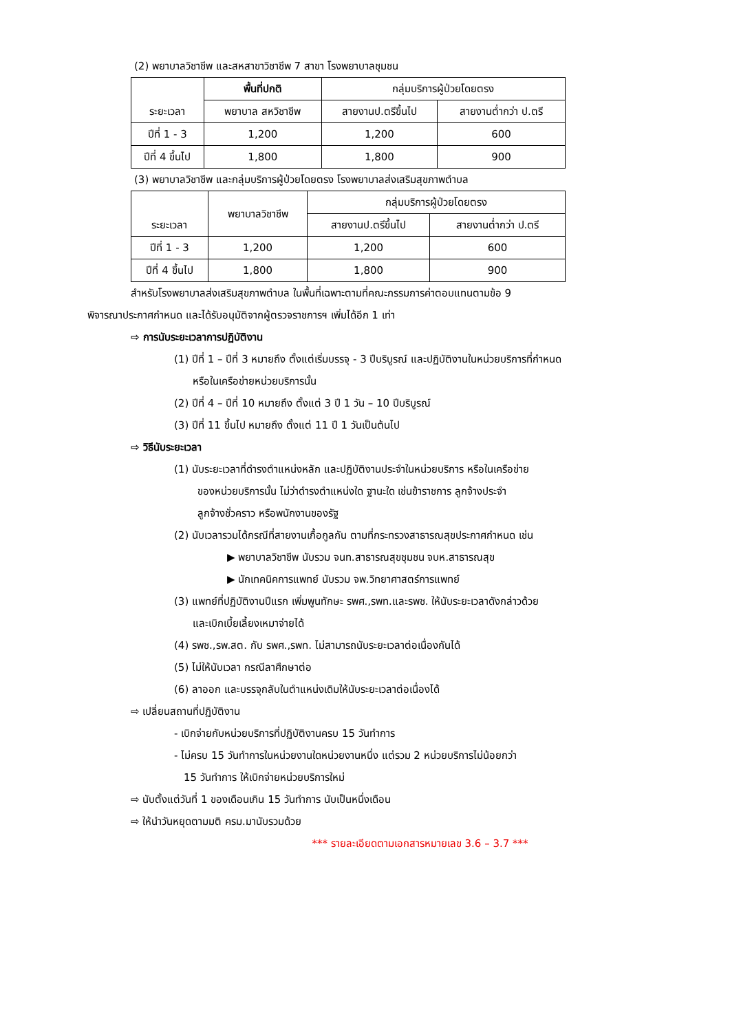(2) พยาบาลวิชาชีพ และสหสาขาวิชาชีพ 7 สาขา โรงพยาบาลชุมชน
| ระยะเวลา | พื้นที่ปกติ | กลุ่มบริการผู้ป่วยโดยตรง | |
| --- | --- | --- | --- |
| | พยาบาล สหวิชาชีพ | สายงานป.ตรีขึ้นไป | สายงานต่ำกว่า ป.ตรี |
| ปีที่ 1 - 3 | 1,200 | 1,200 | 600 |
| ปีที่ 4 ขึ้นไป | 1,800 | 1,800 | 900 |
(3) พยาบาลวิชาชีพ และกลุ่มบริการผู้ป่วยโดยตรง โรงพยาบาลส่งเสริมสุขภาพตำบล
| ระยะเวลา | พยาบาลวิชาชีพ | กลุ่มบริการผู้ป่วยโดยตรง | |
| --- | --- | --- | --- |
| | | สายงานป.ตรีขึ้นไป | สายงานต่ำกว่า ป.ตรี |
| ปีที่ 1 - 3 | 1,200 | 1,200 | 600 |
| ปีที่ 4 ขึ้นไป | 1,800 | 1,800 | 900 |
สำหรับโรงพยาบาลส่งเสริมสุขภาพตำบล ในพื้นที่เฉพาะตามที่คณะกรรมการค่าตอบแทนตามข้อ 9
พิจารณาประกาศกำหนด และได้รับอนุมัติจากผู้ตรวจราชการฯ เพิ่มได้อีก 1 เท่า
⇨ การนับระยะเวลาการปฏิบัติงาน
(1) ปีที่ 1 – ปีที่ 3 หมายถึง ตั้งแต่เริ่มบรรจุ - 3 ปีบริบูรณ์ และปฏิบัติงานในหน่วยบริการที่กำหนด
หรือในเครือข่ายหน่วยบริการนั้น
(2) ปีที่ 4 – ปีที่ 10 หมายถึง ตั้งแต่ 3 ปี 1 วัน – 10 ปีบริบูรณ์
(3) ปีที่ 11 ขึ้นไป หมายถึง ตั้งแต่ 11 ปี 1 วันเป็นต้นไป
⇨ วิธีนับระยะเวลา
(1) นับระยะเวลาที่ดำรงตำแหน่งหลัก และปฏิบัติงานประจำในหน่วยบริการ หรือในเครือข่าย
ของหน่วยบริการนั้น ไม่ว่าดำรงตำแหน่งใด ฐานะใด เช่นข้าราชการ ลูกจ้างประจำ
ลูกจ้างชั่วคราว หรือพนักงานของรัฐ
(2) นับเวลารวมได้กรณีที่สายงานเกื้อกูลกัน ตามที่กระทรวงสาธารณสุขประกาศกำหนด เช่น
▶ พยาบาลวิชาชีพ นับรวม จนท.สาธารณสุขชุมชน จบห.สาธารณสุข
▶ นักเทคนิคการแพทย์ นับรวม จพ.วิทยาศาสตร์การแพทย์
(3) แพทย์ที่ปฏิบัติงานปีแรก เพิ่มพูนทักษะ รพศ.,รพท.และรพช. ให้นับระยะเวลาดังกล่าวด้วย
และเบิกเบี้ยเลี้ยงเหมาจ่ายได้
(4) รพช.,รพ.สต. กับ รพศ.,รพท. ไม่สามารถนับระยะเวลาต่อเนื่องกันได้
(5) ไม่ให้นับเวลา กรณีลาศึกษาต่อ
(6) ลาออก และบรรจุกลับในตำแหน่งเดิมให้นับระยะเวลาต่อเนื่องได้
⇨ เปลี่ยนสถานที่ปฏิบัติงาน
- เบิกจ่ายกับหน่วยบริการที่ปฏิบัติงานครบ 15 วันทำการ
- ไม่ครบ 15 วันทำการในหน่วยงานใดหน่วยงานหนึ่ง แต่รวม 2 หน่วยบริการไม่น้อยกว่า
15 วันทำการ ให้เบิกจ่ายหน่วยบริการใหม่
⇨ นับตั้งแต่วันที่ 1 ของเดือนเกิน 15 วันทำการ นับเป็นหนึ่งเดือน
⇨ ให้นำวันหยุดตามมติ ครม.มานับรวมด้วย
*** รายละเอียดตามเอกสารหมายเลข 3.6 – 3.7 ***